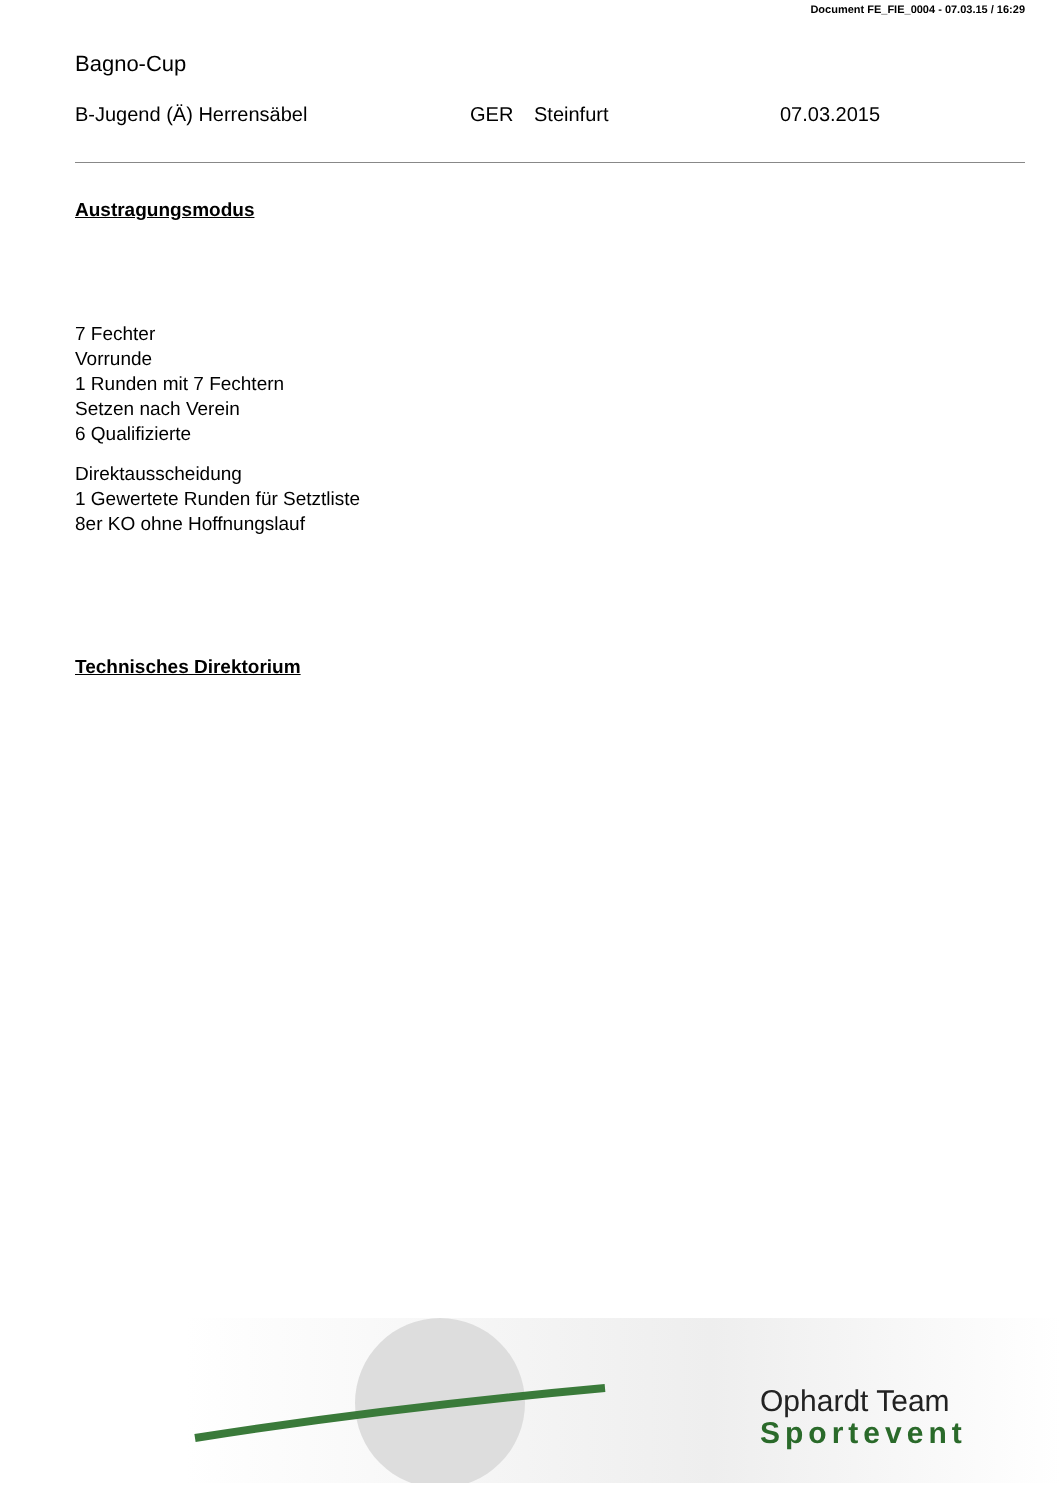Document FE_FIE_0004 - 07.03.15 / 16:29
Bagno-Cup
B-Jugend (Ä) Herrensäbel GER Steinfurt 07.03.2015
Austragungsmodus
7 Fechter
Vorrunde
1 Runden mit 7 Fechtern
Setzen nach Verein
6 Qualifizierte
Direktausscheidung
1 Gewertete Runden für Setztliste
8er KO ohne Hoffnungslauf
Technisches Direktorium
Ophardt Team
Sportevent